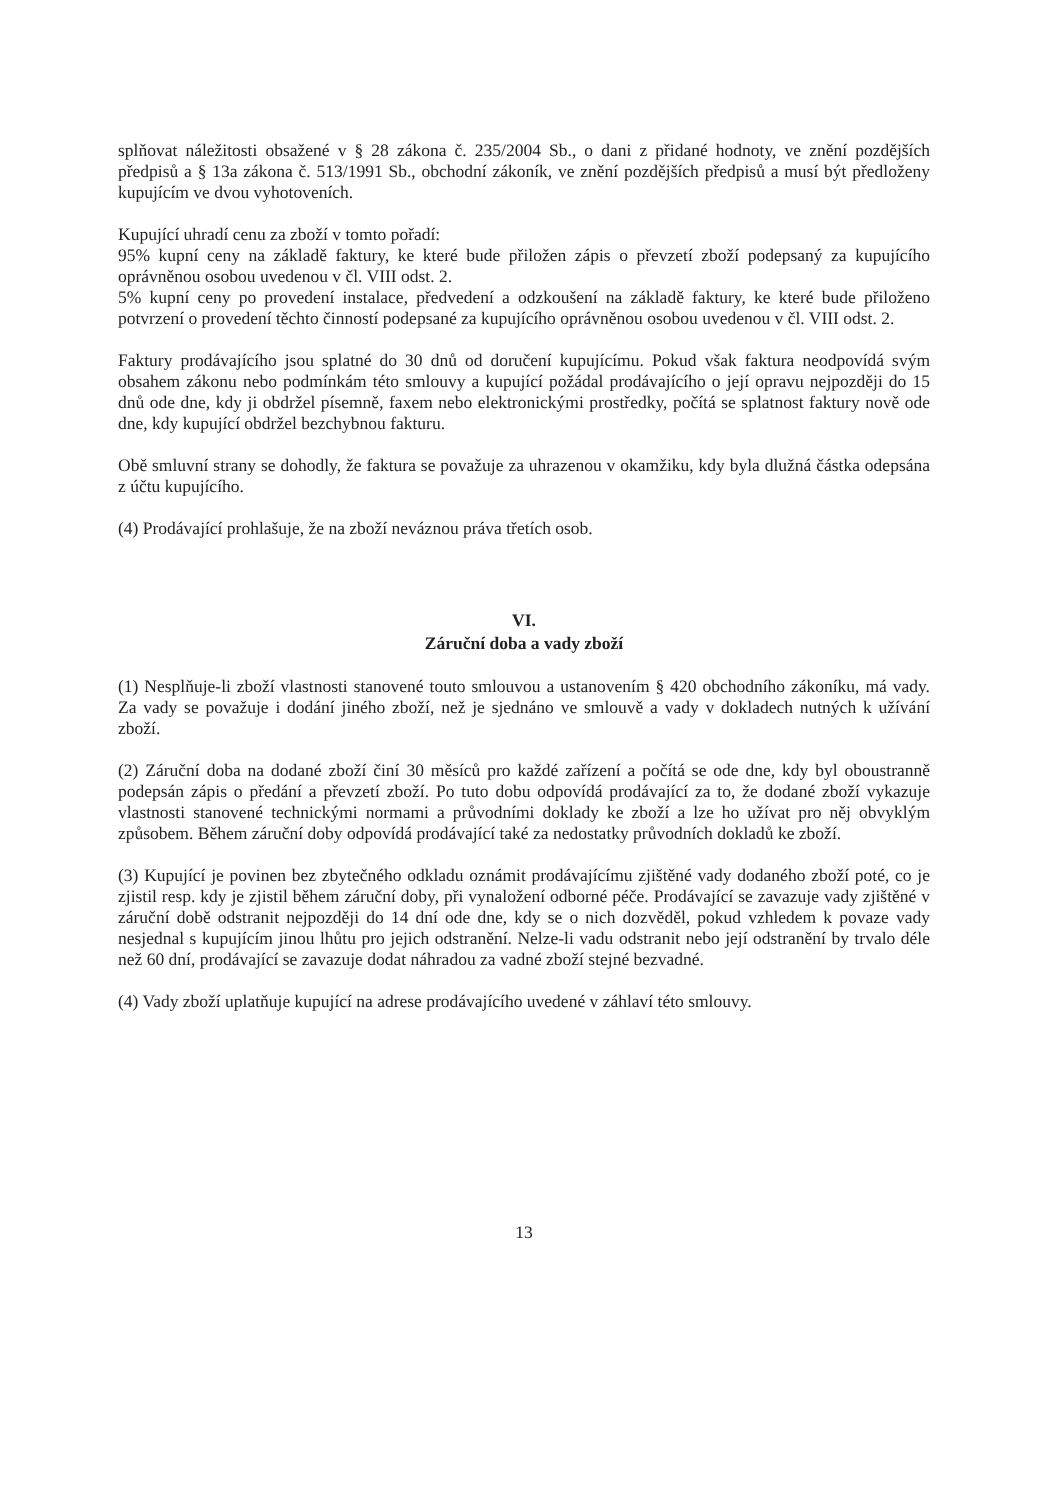splňovat náležitosti obsažené v § 28 zákona č. 235/2004 Sb., o dani z přidané hodnoty, ve znění pozdějších předpisů a § 13a zákona č. 513/1991 Sb., obchodní zákoník, ve znění pozdějších předpisů a musí být předloženy kupujícím ve dvou vyhotoveních.
Kupující uhradí cenu za zboží v tomto pořadí:
95% kupní ceny na základě faktury, ke které bude přiložen zápis o převzetí zboží podepsaný za kupujícího oprávněnou osobou uvedenou v čl. VIII odst. 2.
5% kupní ceny po provedení instalace, předvedení a odzkoušení na základě faktury, ke které bude přiloženo potvrzení o provedení těchto činností podepsané za kupujícího oprávněnou osobou uvedenou v čl. VIII odst. 2.
Faktury prodávajícího jsou splatné do 30 dnů od doručení kupujícímu. Pokud však faktura neodpovídá svým obsahem zákonu nebo podmínkám této smlouvy a kupující požádal prodávajícího o její opravu nejpozději do 15 dnů ode dne, kdy ji obdržel písemně, faxem nebo elektronickými prostředky, počítá se splatnost faktury nově ode dne, kdy kupující obdržel bezchybnou fakturu.
Obě smluvní strany se dohodly, že faktura se považuje za uhrazenou v okamžiku, kdy byla dlužná částka odepsána z účtu kupujícího.
(4) Prodávající prohlašuje, že na zboží neváznou práva třetích osob.
VI.
Záruční doba a vady zboží
(1) Nesplňuje-li zboží vlastnosti stanovené touto smlouvou a ustanovením § 420 obchodního zákoníku, má vady. Za vady se považuje i dodání jiného zboží, než je sjednáno ve smlouvě a vady v dokladech nutných k užívání zboží.
(2) Záruční doba na dodané zboží činí 30 měsíců pro každé zařízení a počítá se ode dne, kdy byl oboustranně podepsán zápis o předání a převzetí zboží. Po tuto dobu odpovídá prodávající za to, že dodané zboží vykazuje vlastnosti stanovené technickými normami a průvodními doklady ke zboží a lze ho užívat pro něj obvyklým způsobem. Během záruční doby odpovídá prodávající také za nedostatky průvodních dokladů ke zboží.
(3) Kupující je povinen bez zbytečného odkladu oznámit prodávajícímu zjištěné vady dodaného zboží poté, co je zjistil resp. kdy je zjistil během záruční doby, při vynaložení odborné péče. Prodávající se zavazuje vady zjištěné v záruční době odstranit nejpozději do 14 dní ode dne, kdy se o nich dozvěděl, pokud vzhledem k povaze vady nesjednal s kupujícím jinou lhůtu pro jejich odstranění. Nelze-li vadu odstranit nebo její odstranění by trvalo déle než 60 dní, prodávající se zavazuje dodat náhradou za vadné zboží stejné bezvadné.
(4) Vady zboží uplatňuje kupující na adrese prodávajícího uvedené v záhlaví této smlouvy.
13